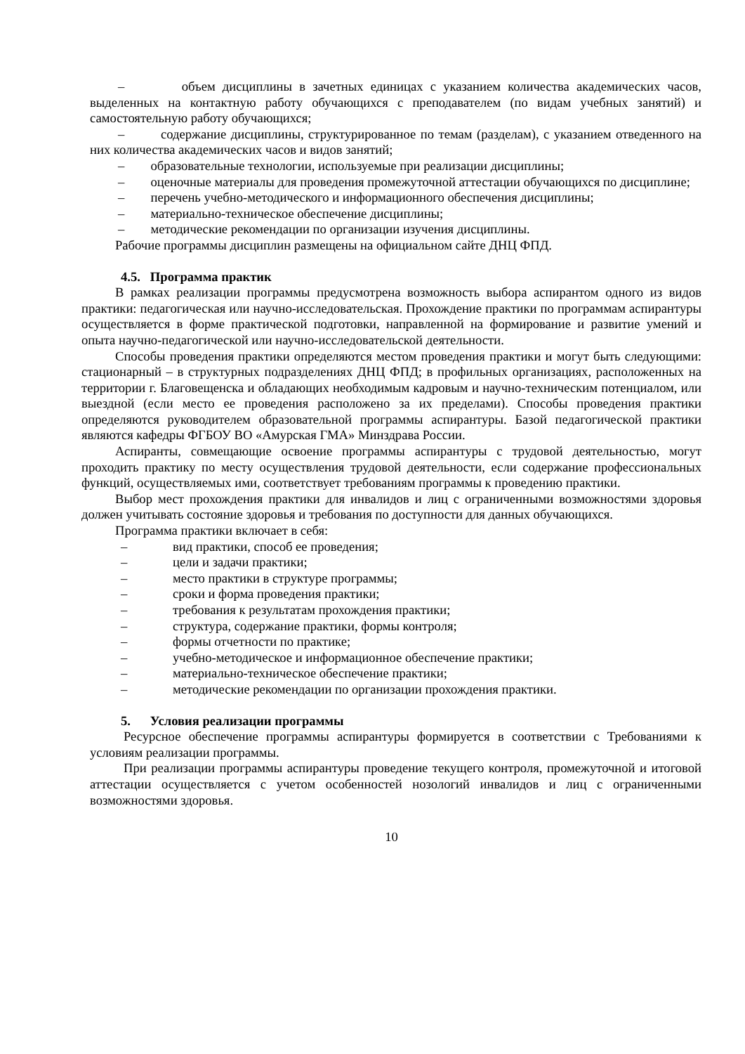– объем дисциплины в зачетных единицах с указанием количества академических часов, выделенных на контактную работу обучающихся с преподавателем (по видам учебных занятий) и самостоятельную работу обучающихся;
– содержание дисциплины, структурированное по темам (разделам), с указанием отведенного на них количества академических часов и видов занятий;
– образовательные технологии, используемые при реализации дисциплины;
– оценочные материалы для проведения промежуточной аттестации обучающихся по дисциплине;
– перечень учебно-методического и информационного обеспечения дисциплины;
– материально-техническое обеспечение дисциплины;
– методические рекомендации по организации изучения дисциплины.
Рабочие программы дисциплин размещены на официальном сайте ДНЦ ФПД.
4.5. Программа практик
В рамках реализации программы предусмотрена возможность выбора аспирантом одного из видов практики: педагогическая или научно-исследовательская. Прохождение практики по программам аспирантуры осуществляется в форме практической подготовки, направленной на формирование и развитие умений и опыта научно-педагогической или научно-исследовательской деятельности.
Способы проведения практики определяются местом проведения практики и могут быть следующими: стационарный – в структурных подразделениях ДНЦ ФПД; в профильных организациях, расположенных на территории г. Благовещенска и обладающих необходимым кадровым и научно-техническим потенциалом, или выездной (если место ее проведения расположено за их пределами). Способы проведения практики определяются руководителем образовательной программы аспирантуры. Базой педагогической практики являются кафедры ФГБОУ ВО «Амурская ГМА» Минздрава России.
Аспиранты, совмещающие освоение программы аспирантуры с трудовой деятельностью, могут проходить практику по месту осуществления трудовой деятельности, если содержание профессиональных функций, осуществляемых ими, соответствует требованиям программы к проведению практики.
Выбор мест прохождения практики для инвалидов и лиц с ограниченными возможностями здоровья должен учитывать состояние здоровья и требования по доступности для данных обучающихся.
Программа практики включает в себя:
– вид практики, способ ее проведения;
– цели и задачи практики;
– место практики в структуре программы;
– сроки и форма проведения практики;
– требования к результатам прохождения практики;
– структура, содержание практики, формы контроля;
– формы отчетности по практике;
– учебно-методическое и информационное обеспечение практики;
– материально-техническое обеспечение практики;
– методические рекомендации по организации прохождения практики.
5. Условия реализации программы
Ресурсное обеспечение программы аспирантуры формируется в соответствии с Требованиями к условиям реализации программы.
При реализации программы аспирантуры проведение текущего контроля, промежуточной и итоговой аттестации осуществляется с учетом особенностей нозологий инвалидов и лиц с ограниченными возможностями здоровья.
10